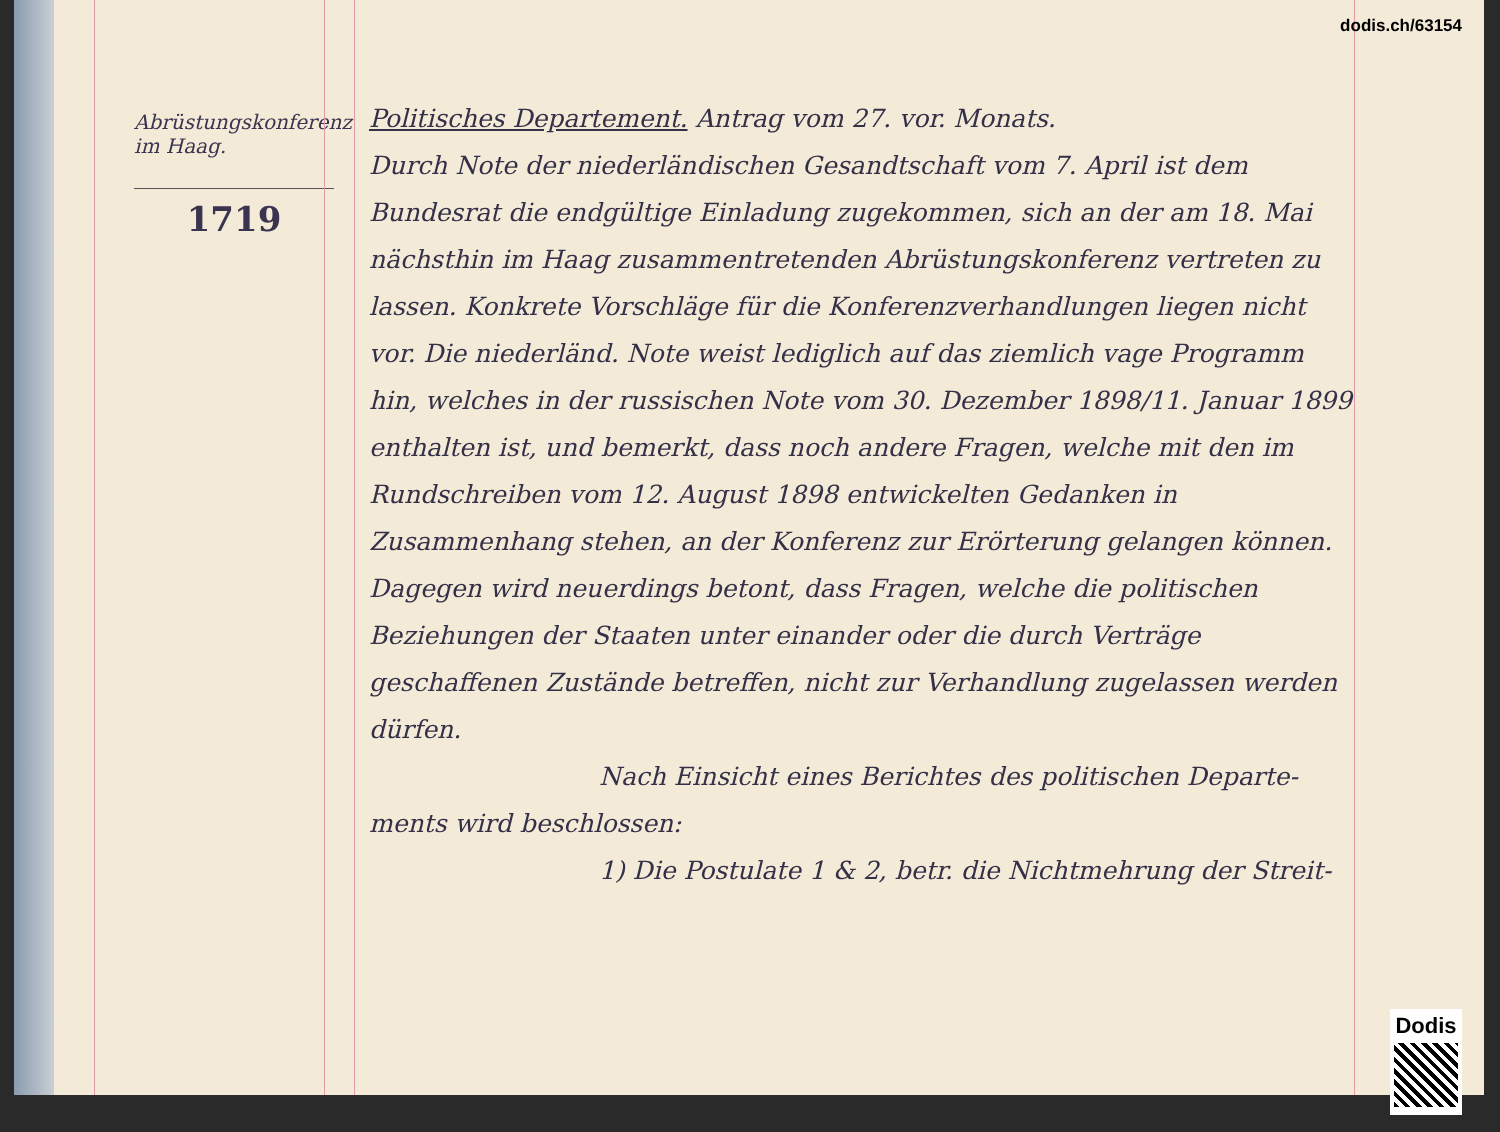Abrüstungskonferenz im Haag.
1719
Politisches Departement. Antrag vom 27. vor. Monats.
Durch Note der niederländischen Gesandtschaft vom 7. April ist dem Bundesrat die endgültige Einladung zugekommen, sich an der am 18. Mai nächsthin im Haag zusammentretenden Abrüstungskonferenz vertreten zu lassen. Konkrete Vorschläge für die Konferenzverhandlungen liegen nicht vor. Die niederländ. Note weist lediglich auf das ziemlich vage Programm hin, welches in der russischen Note vom 30. Dezember 1898/11. Januar 1899 enthalten ist, und bemerkt, dass noch andere Fragen, welche mit den im Rundschreiben vom 12. August 1898 entwickelten Gedanken in Zusammenhang stehen, an der Konferenz zur Erörterung gelangen können. Dagegen wird neuerdings betont, dass Fragen, welche die politischen Beziehungen der Staaten unter einander oder die durch Verträge geschaffenen Zustände betreffen, nicht zur Verhandlung zugelassen werden dürfen.
Nach Einsicht eines Berichtes des politischen Departe-
ments wird beschlossen:
1) Die Postulate 1 & 2, betr. die Nichtmehrung der Streit-
dodis.ch/63154
Dodis